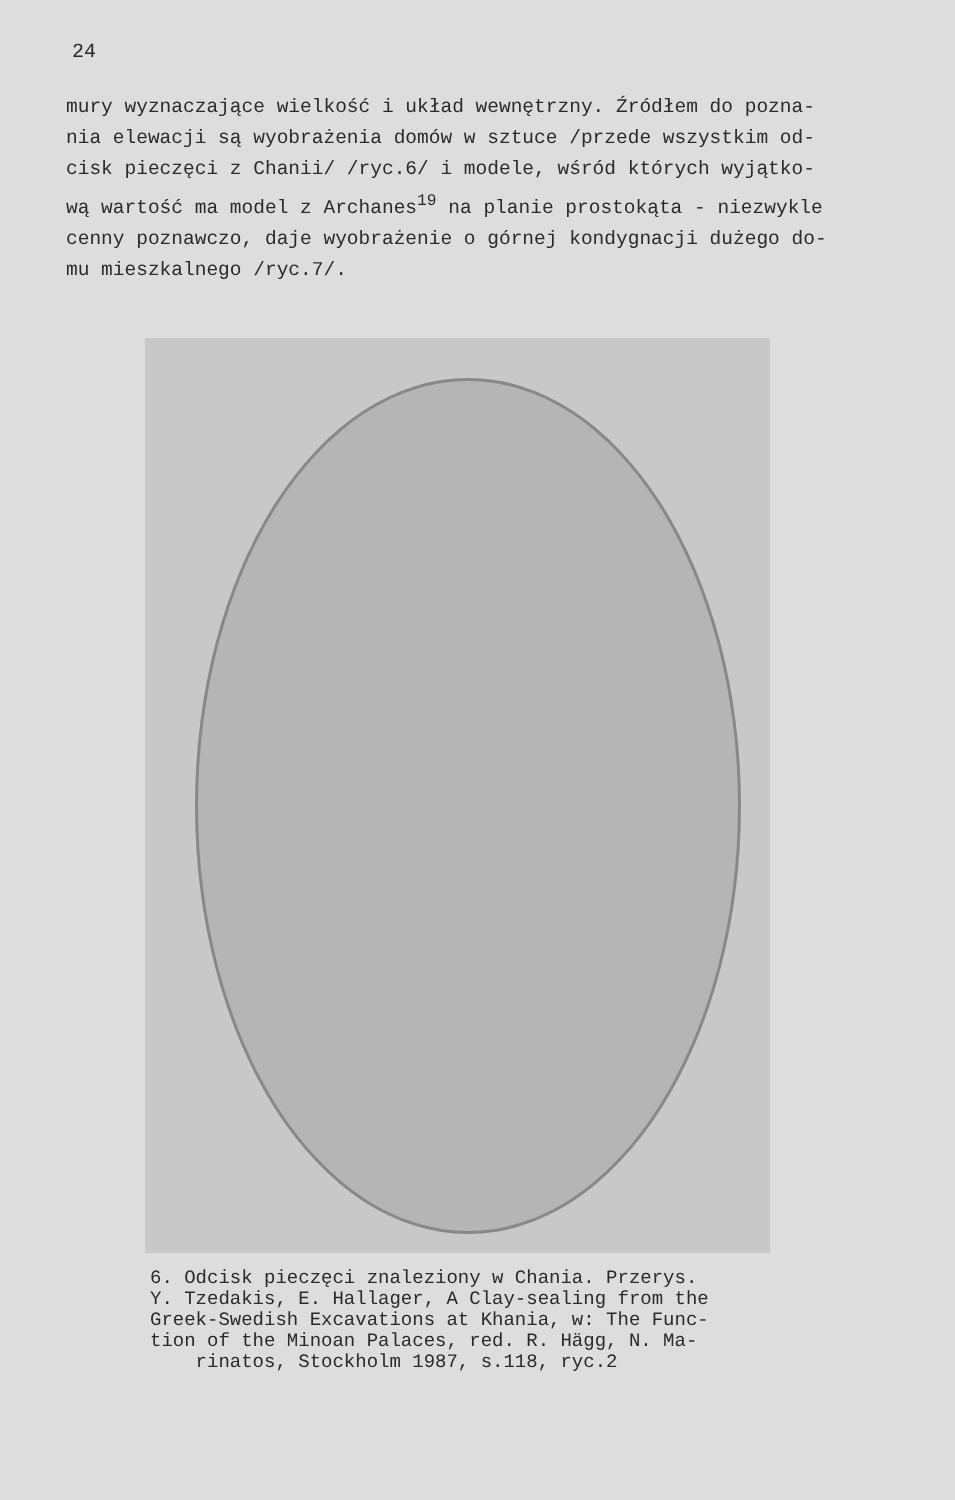24
mury wyznaczające wielkość i układ wewnętrzny. Źródłem do pozna-
nia elewacji są wyobrażenia domów w sztuce /przede wszystkim od-
cisk pieczęci z Chanii/ /ryc.6/ i modele, wśród których wyjątko-
wą wartość ma model z Archanes<sup>19</sup> na planie prostokąta - niezwykle
cenny poznawczo, daje wyobrażenie o górnej kondygnacji dużego do-
mu mieszkalnego /ryc.7/.
6. Odcisk pieczęci znaleziony w Chania. Przerys.
Y. Tzedakis, E. Hallager, A Clay-sealing from the
Greek-Swedish Excavations at Khania, w: The Func-
tion of the Minoan Palaces, red. R. Hägg, N. Ma-
rinatos, Stockholm 1987, s.118, ryc.2